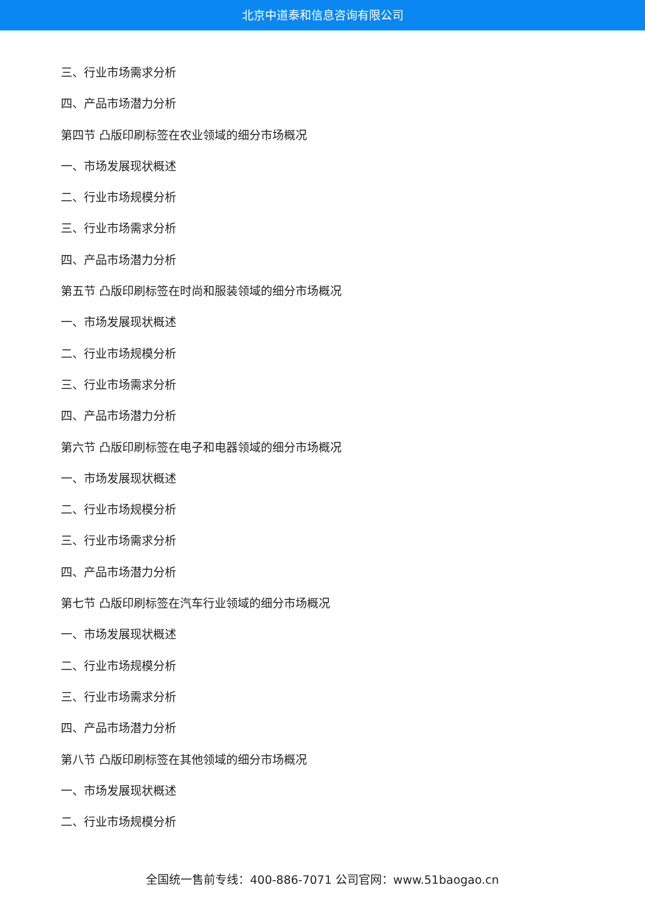北京中道泰和信息咨询有限公司
三、行业市场需求分析
四、产品市场潜力分析
第四节 凸版印刷标签在农业领域的细分市场概况
一、市场发展现状概述
二、行业市场规模分析
三、行业市场需求分析
四、产品市场潜力分析
第五节 凸版印刷标签在时尚和服装领域的细分市场概况
一、市场发展现状概述
二、行业市场规模分析
三、行业市场需求分析
四、产品市场潜力分析
第六节 凸版印刷标签在电子和电器领域的细分市场概况
一、市场发展现状概述
二、行业市场规模分析
三、行业市场需求分析
四、产品市场潜力分析
第七节 凸版印刷标签在汽车行业领域的细分市场概况
一、市场发展现状概述
二、行业市场规模分析
三、行业市场需求分析
四、产品市场潜力分析
第八节 凸版印刷标签在其他领域的细分市场概况
一、市场发展现状概述
二、行业市场规模分析
全国统一售前专线：400-886-7071 公司官网：www.51baogao.cn